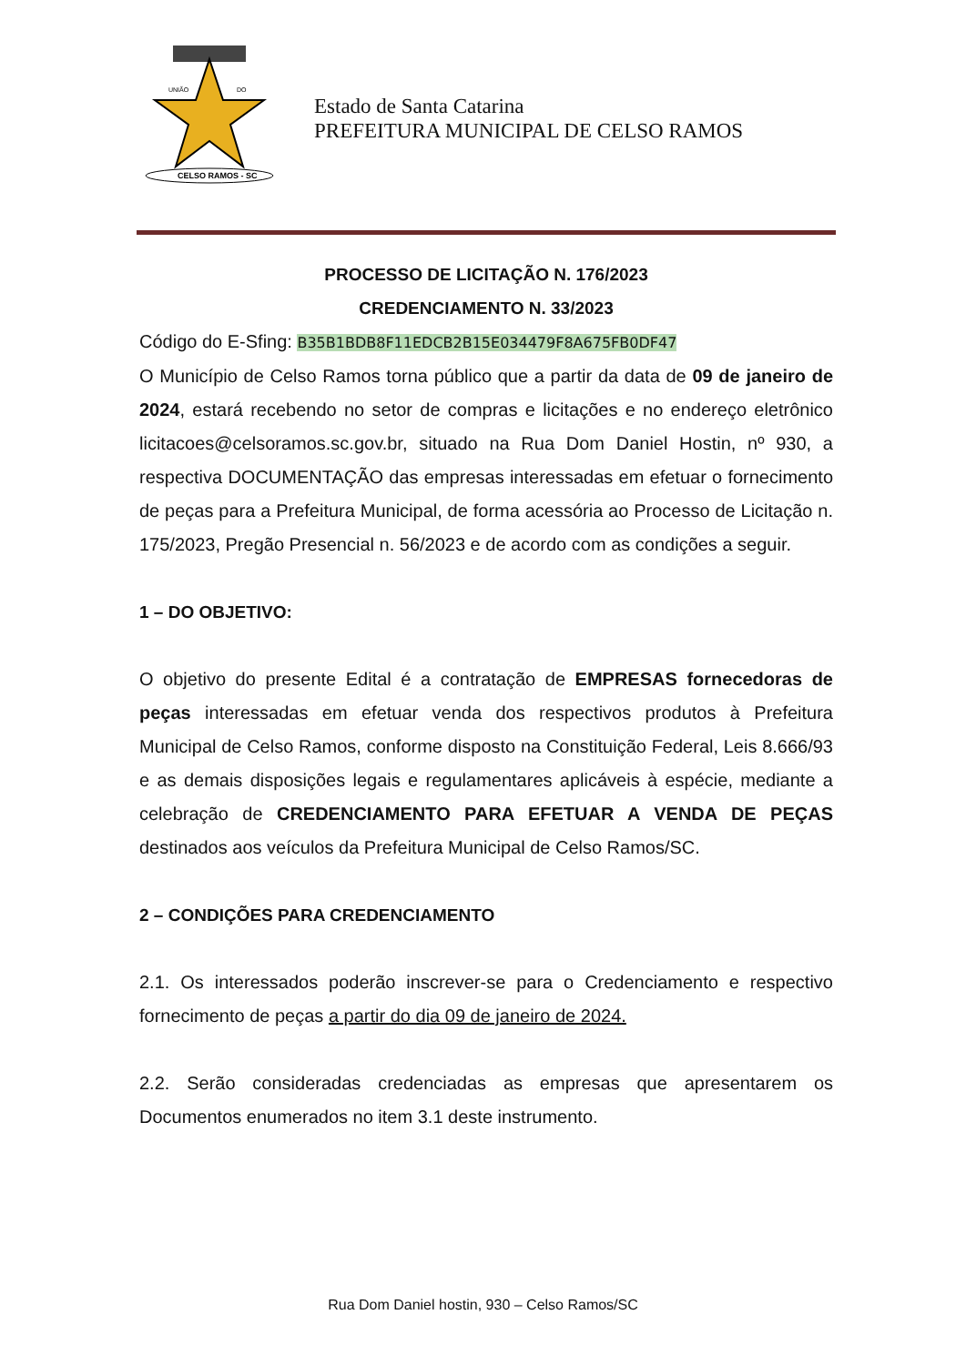UNIÃO
DO
CELSO RAMOS - SC
Estado de Santa Catarina
PREFEITURA MUNICIPAL DE CELSO RAMOS
PROCESSO DE LICITAÇÃO N. 176/2023
CREDENCIAMENTO N. 33/2023
Código do E-Sfing: B35B1BDB8F11EDCB2B15E034479F8A675FB0DF47
O Município de Celso Ramos torna público que a partir da data de 09 de janeiro de 2024, estará recebendo no setor de compras e licitações e no endereço eletrônico licitacoes@celsoramos.sc.gov.br, situado na Rua Dom Daniel Hostin, nº 930, a respectiva DOCUMENTAÇÃO das empresas interessadas em efetuar o fornecimento de peças para a Prefeitura Municipal, de forma acessória ao Processo de Licitação n. 175/2023, Pregão Presencial n. 56/2023 e de acordo com as condições a seguir.
1 – DO OBJETIVO:
O objetivo do presente Edital é a contratação de EMPRESAS fornecedoras de peças interessadas em efetuar venda dos respectivos produtos à Prefeitura Municipal de Celso Ramos, conforme disposto na Constituição Federal, Leis 8.666/93 e as demais disposições legais e regulamentares aplicáveis à espécie, mediante a celebração de CREDENCIAMENTO PARA EFETUAR A VENDA DE PEÇAS destinados aos veículos da Prefeitura Municipal de Celso Ramos/SC.
2 – CONDIÇÕES PARA CREDENCIAMENTO
2.1. Os interessados poderão inscrever-se para o Credenciamento e respectivo fornecimento de peças a partir do dia 09 de janeiro de 2024.
2.2. Serão consideradas credenciadas as empresas que apresentarem os Documentos enumerados no item 3.1 deste instrumento.
Rua Dom Daniel hostin, 930 – Celso Ramos/SC